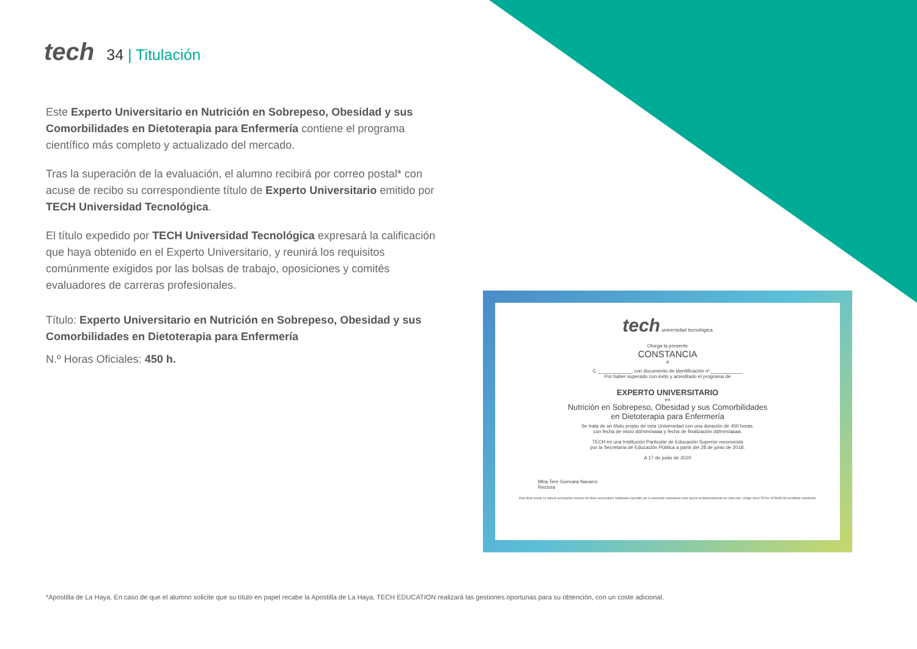tech 34 | Titulación
Este Experto Universitario en Nutrición en Sobrepeso, Obesidad y sus Comorbilidades en Dietoterapia para Enfermería contiene el programa científico más completo y actualizado del mercado.
Tras la superación de la evaluación, el alumno recibirá por correo postal* con acuse de recibo su correspondiente título de Experto Universitario emitido por TECH Universidad Tecnológica.
El título expedido por TECH Universidad Tecnológica expresará la calificación que haya obtenido en el Experto Universitario, y reunirá los requisitos comúnmente exigidos por las bolsas de trabajo, oposiciones y comités evaluadores de carreras profesionales.
Título: Experto Universitario en Nutrición en Sobrepeso, Obesidad y sus Comorbilidades en Dietoterapia para Enfermería
N.º Horas Oficiales: 450 h.
tech universidad tecnológica
Otorga la presente
CONSTANCIA
a
C. ____________, con documento de identificación nº____________
Por haber superado con éxito y acreditado el programa de
EXPERTO UNIVERSITARIO
en
Nutrición en Sobrepeso, Obesidad y sus Comorbilidades
en Dietoterapia para Enfermería
Se trata de un título propio de esta Universidad con una duración de 450 horas,
con fecha de inicio dd/mm/aaaa y fecha de finalización dd/mm/aaaa.
TECH es una Institución Particular de Educación Superior reconocida
por la Secretaría de Educación Pública a partir del 28 de junio de 2018.
A 17 de junio de 2020
Mtra.Tere Guevara Navarro
Rectora
Este título propio se deberá acompañar siempre del título universitario habilitante expedido por la autoridad competente para ejercer profesionalmente en cada país. código único TECH: AFWOR23S techtitute.com/títulos
*Apostilla de La Haya. En caso de que el alumno solicite que su título en papel recabe la Apostilla de La Haya, TECH EDUCATION realizará las gestiones oportunas para su obtención, con un coste adicional.